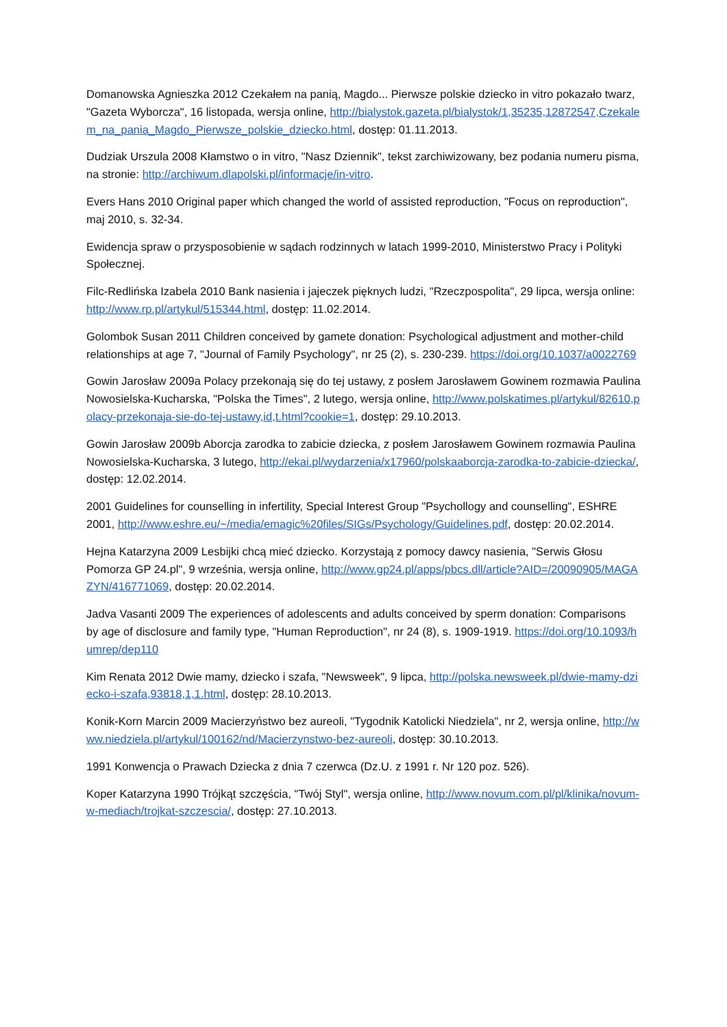Domanowska Agnieszka 2012 Czekałem na panią, Magdo... Pierwsze polskie dziecko in vitro pokazało twarz, "Gazeta Wyborcza", 16 listopada, wersja online, http://bialystok.gazeta.pl/bialystok/1,35235,12872547,Czekalem_na_pania_Magdo_Pierwsze_polskie_dziecko.html, dostęp: 01.11.2013.
Dudziak Urszula 2008 Kłamstwo o in vitro, "Nasz Dziennik", tekst zarchiwizowany, bez podania numeru pisma, na stronie: http://archiwum.dlapolski.pl/informacje/in-vitro.
Evers Hans 2010 Original paper which changed the world of assisted reproduction, "Focus on reproduction", maj 2010, s. 32-34.
Ewidencja spraw o przysposobienie w sądach rodzinnych w latach 1999-2010, Ministerstwo Pracy i Polityki Społecznej.
Filc-Redlińska Izabela 2010 Bank nasienia i jajeczek pięknych ludzi, "Rzeczpospolita", 29 lipca, wersja online: http://www.rp.pl/artykul/515344.html, dostęp: 11.02.2014.
Golombok Susan 2011 Children conceived by gamete donation: Psychological adjustment and mother-child relationships at age 7, "Journal of Family Psychology", nr 25 (2), s. 230-239. https://doi.org/10.1037/a0022769
Gowin Jarosław 2009a Polacy przekonają się do tej ustawy, z posłem Jarosławem Gowinem rozmawia Paulina Nowosielska-Kucharska, "Polska the Times", 2 lutego, wersja online, http://www.polskatimes.pl/artykul/82610,polacy-przekonaja-sie-do-tej-ustawy,id,t.html?cookie=1, dostęp: 29.10.2013.
Gowin Jarosław 2009b Aborcja zarodka to zabicie dziecka, z posłem Jarosławem Gowinem rozmawia Paulina Nowosielska-Kucharska, 3 lutego, http://ekai.pl/wydarzenia/x17960/polskaaborcja-zarodka-to-zabicie-dziecka/, dostęp: 12.02.2014.
2001 Guidelines for counselling in infertility, Special Interest Group "Psychollogy and counselling", ESHRE 2001, http://www.eshre.eu/~/media/emagic%20files/SIGs/Psychology/Guidelines.pdf, dostęp: 20.02.2014.
Hejna Katarzyna 2009 Lesbijki chcą mieć dziecko. Korzystają z pomocy dawcy nasienia, "Serwis Głosu Pomorza GP 24.pl", 9 września, wersja online, http://www.gp24.pl/apps/pbcs.dll/article?AID=/20090905/MAGAZYN/416771069, dostęp: 20.02.2014.
Jadva Vasanti 2009 The experiences of adolescents and adults conceived by sperm donation: Comparisons by age of disclosure and family type, "Human Reproduction", nr 24 (8), s. 1909-1919. https://doi.org/10.1093/humrep/dep110
Kim Renata 2012 Dwie mamy, dziecko i szafa, "Newsweek", 9 lipca, http://polska.newsweek.pl/dwie-mamy-dziecko-i-szafa,93818,1,1.html, dostęp: 28.10.2013.
Konik-Korn Marcin 2009 Macierzyństwo bez aureoli, "Tygodnik Katolicki Niedziela", nr 2, wersja online, http://www.niedziela.pl/artykul/100162/nd/Macierzynstwo-bez-aureoli, dostęp: 30.10.2013.
1991 Konwencja o Prawach Dziecka z dnia 7 czerwca (Dz.U. z 1991 r. Nr 120 poz. 526).
Koper Katarzyna 1990 Trójkąt szczęścia, "Twój Styl", wersja online, http://www.novum.com.pl/pl/klinika/novum-w-mediach/trojkat-szczescia/, dostęp: 27.10.2013.